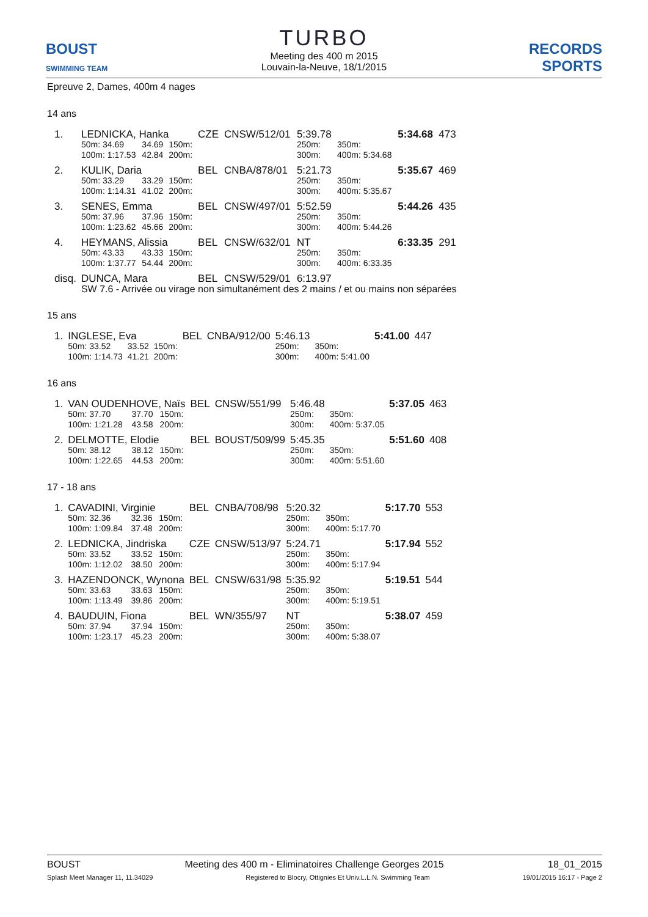BOUST
SWIMMING TEAM
TURBO
Meeting des 400 m 2015
Louvain-la-Neuve, 18/1/2015
RECORDS SPORTS
Epreuve 2, Dames, 400m 4 nages
14 ans
| 1. | LEDNICKA, Hanka | | | CZE | CNSW/512/01 | 5:39.78 | | 5:34.68 | 473 |
| | 50m: 34.69 | 34.69 | 150m: | | | 250m: | 350m: | | |
| | 100m: 1:17.53 | 42.84 | 200m: | | | 300m: | 400m: 5:34.68 | | |
| 2. | KULIK, Daria | | | BEL | CNBA/878/01 | 5:21.73 | | 5:35.67 | 469 |
| | 50m: 33.29 | 33.29 | 150m: | | | 250m: | 350m: | | |
| | 100m: 1:14.31 | 41.02 | 200m: | | | 300m: | 400m: 5:35.67 | | |
| 3. | SENES, Emma | | | BEL | CNSW/497/01 | 5:52.59 | | 5:44.26 | 435 |
| | 50m: 37.96 | 37.96 | 150m: | | | 250m: | 350m: | | |
| | 100m: 1:23.62 | 45.66 | 200m: | | | 300m: | 400m: 5:44.26 | | |
| 4. | HEYMANS, Alissia | | | BEL | CNSW/632/01 | NT | | 6:33.35 | 291 |
| | 50m: 43.33 | 43.33 | 150m: | | | 250m: | 350m: | | |
| | 100m: 1:37.77 | 54.44 | 200m: | | | 300m: | 400m: 6:33.35 | | |
| disq. | DUNCA, Mara | | | BEL | CNSW/529/01 | 6:13.97 | | | |
| | SW 7.6 - Arrivée ou virage non simultanément des 2 mains / et ou mains non séparées | | | | | | | | |
15 ans
| 1. | INGLESE, Eva | | | BEL | CNBA/912/00 | 5:46.13 | | 5:41.00 | 447 |
| | 50m: 33.52 | 33.52 | 150m: | | | 250m: | 350m: | | |
| | 100m: 1:14.73 | 41.21 | 200m: | | | 300m: | 400m: 5:41.00 | | |
16 ans
| 1. | VAN OUDENHOVE, Naïs | | | BEL | CNSW/551/99 | 5:46.48 | | 5:37.05 | 463 |
| | 50m: 37.70 | 37.70 | 150m: | | | 250m: | 350m: | | |
| | 100m: 1:21.28 | 43.58 | 200m: | | | 300m: | 400m: 5:37.05 | | |
| 2. | DELMOTTE, Elodie | | | BEL | BOUST/509/99 | 5:45.35 | | 5:51.60 | 408 |
| | 50m: 38.12 | 38.12 | 150m: | | | 250m: | 350m: | | |
| | 100m: 1:22.65 | 44.53 | 200m: | | | 300m: | 400m: 5:51.60 | | |
17 - 18 ans
| 1. | CAVADINI, Virginie | | | BEL | CNBA/708/98 | 5:20.32 | | 5:17.70 | 553 |
| | 50m: 32.36 | 32.36 | 150m: | | | 250m: | 350m: | | |
| | 100m: 1:09.84 | 37.48 | 200m: | | | 300m: | 400m: 5:17.70 | | |
| 2. | LEDNICKA, Jindriska | | | CZE | CNSW/513/97 | 5:24.71 | | 5:17.94 | 552 |
| | 50m: 33.52 | 33.52 | 150m: | | | 250m: | 350m: | | |
| | 100m: 1:12.02 | 38.50 | 200m: | | | 300m: | 400m: 5:17.94 | | |
| 3. | HAZENDONCK, Wynona | | | BEL | CNSW/631/98 | 5:35.92 | | 5:19.51 | 544 |
| | 50m: 33.63 | 33.63 | 150m: | | | 250m: | 350m: | | |
| | 100m: 1:13.49 | 39.86 | 200m: | | | 300m: | 400m: 5:19.51 | | |
| 4. | BAUDUIN, Fiona | | | BEL | WN/355/97 | NT | | 5:38.07 | 459 |
| | 50m: 37.94 | 37.94 | 150m: | | | 250m: | 350m: | | |
| | 100m: 1:23.17 | 45.23 | 200m: | | | 300m: | 400m: 5:38.07 | | |
BOUST Meeting des 400 m - Eliminatoires Challenge Georges 2015 18_01_2015
Splash Meet Manager 11, 11.34029 Registered to Blocry, Ottignies Et Univ.L.L.N. Swimming Team 19/01/2015 16:17 - Page 2